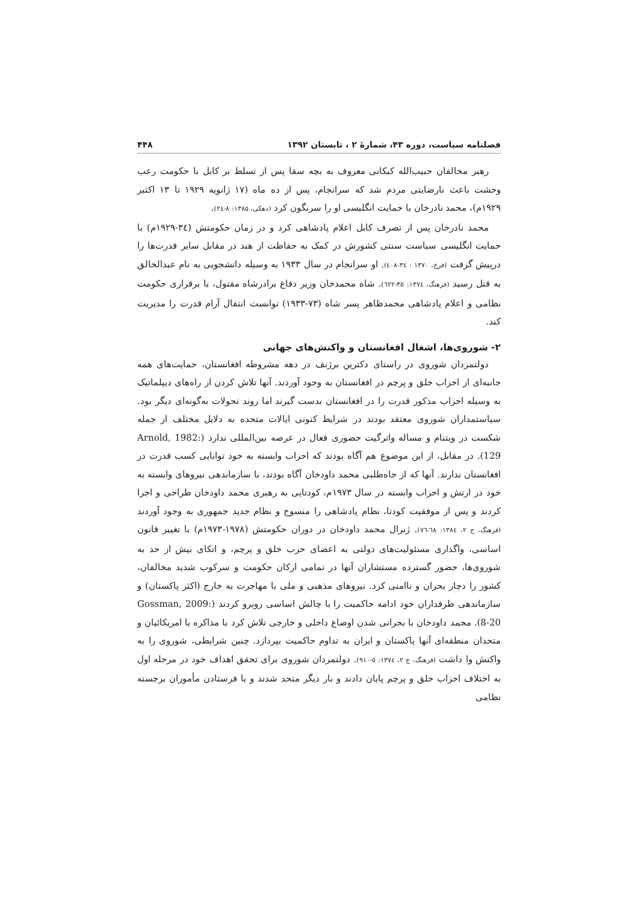فصلنامه سیاست، دوره ۴۳، شمارهٔ ۲ ، تابستان ۱۳۹۲ ۴۴۸
رهبر مخالفان حبیب‌الله کبکانی معروف به بچه سقا پس از تسلط بر کابل با حکومت رعب وحشت باعث نارضایتی مردم شد که سرانجام، پس از ده ماه (۱۷ ژانویه ۱۹۲۹ تا ۱۳ اکتبر ۱۹۲۹م)، محمد نادرخان با حمایت انگلیسی او را سرنگون کرد (دهکی، ۱۳۸۵: ۸-۲٤).
محمد نادرخان پس از تصرف کابل اعلام پادشاهی کرد و در زمان حکومتش (۳٤-۱۹۲۹م) با حمایت انگلیسی سیاست سنتی کشورش در کمک به حفاظت از هند در مقابل سایر قدرت‌ها را درپیش گرفت (فرخ، ۱۳۷۰ : ۳٤-٤۰۸). او سرانجام در سال ۱۹۳۳ به وسیله دانشجویی به نام عبدالخالق به قتل رسید (فرهنگ، ۱۳۷٤: ۳٥-٦۲۲). شاه محمدخان وزیر دفاع برادرشاه مقتول، با برقراری حکومت نظامی و اعلام پادشاهی محمدظاهر پسر شاه (۷۳-۱۹۳۳) توانست انتقال آرام قدرت را مدیریت کند.
۲- شوروی‌ها، اشغال افغانستان و واکنش‌های جهانی
دولتمردان شوروی در راستای دکترین برژنف در دهه مشروطه افغانستان، حمایت‌های همه جانبه‌ای از احزاب خلق و پرچم در افغانستان به وجود آوردند. آنها تلاش کردن از راه‌های دیپلماتیک به وسیله احزاب مذکور قدرت را در افغانستان بدست گیرند اما روند تحولات به‌گونه‌ای دیگر بود. سیاستمداران شوروی معتقد بودند در شرایط کنونی ایالات متحده به دلایل مختلف از جمله شکست در ویتنام و مساله واترگیت حضوری فعال در عرصه بین‌المللی ندارد (Arnold, 1982: 129). در مقابل، از این موضوع هم آگاه بودند که احزاب وابسته به خود توانایی کسب قدرت در افغانستان ندارند. آنها که از جاه‌طلبی محمد داودخان آگاه بودند، با سازماندهی نیروهای وابسته به خود در ارتش و احزاب وابسته در سال ۱۹۷۳م، کودتایی به رهبری محمد داودخان طراحی و اجرا کردند و پس از موفقیت کودتا، نظام پادشاهی را منسوخ و نظام جدید جمهوری به وجود آوردند (فرهنگ، ج ۲، ۱۳۸٤: ٦۸-۷٦). ژنرال محمد داودخان در دوران حکومتش (۱۹۷۸-۱۹۷۳م) با تغییر قانون اساسی، واگذاری مسئولیت‌های دولتی به اعضای حزب خلق و پرچم، و اتکای بیش از حد به شوروی‌ها، حضور گسترده مستشاران آنها در تمامی ارکان حکومت و سرکوب شدید مخالفان، کشور را دچار بحران و ناامنی کرد. نیروهای مذهبی و ملی با مهاجرت به خارج (اکثر پاکستان) و سازماندهی طرفداران خود ادامه حاکمیت را با چالش اساسی روبرو کردند (Gossman, 2009: 8-20). محمد داودخان با بحرانی شدن اوضاع داخلی و خارجی تلاش کرد با مذاکره با امریکائیان و متحدان منطقه‌ای آنها پاکستان و ایران به تداوم حاکمیت بپردازد. چنین شرایطی، شوروی را به واکنش وا داشت (فرهنگ، ج ۲، ۱۳۷٤: ٥-۹۱۰). دولتمردان شوروی برای تحقق اهداف خود در مرحله اول به اختلاف احزاب خلق و پرچم پایان دادند و بار دیگر متحد شدند و با فرستادن مأموران برجسته نظامی